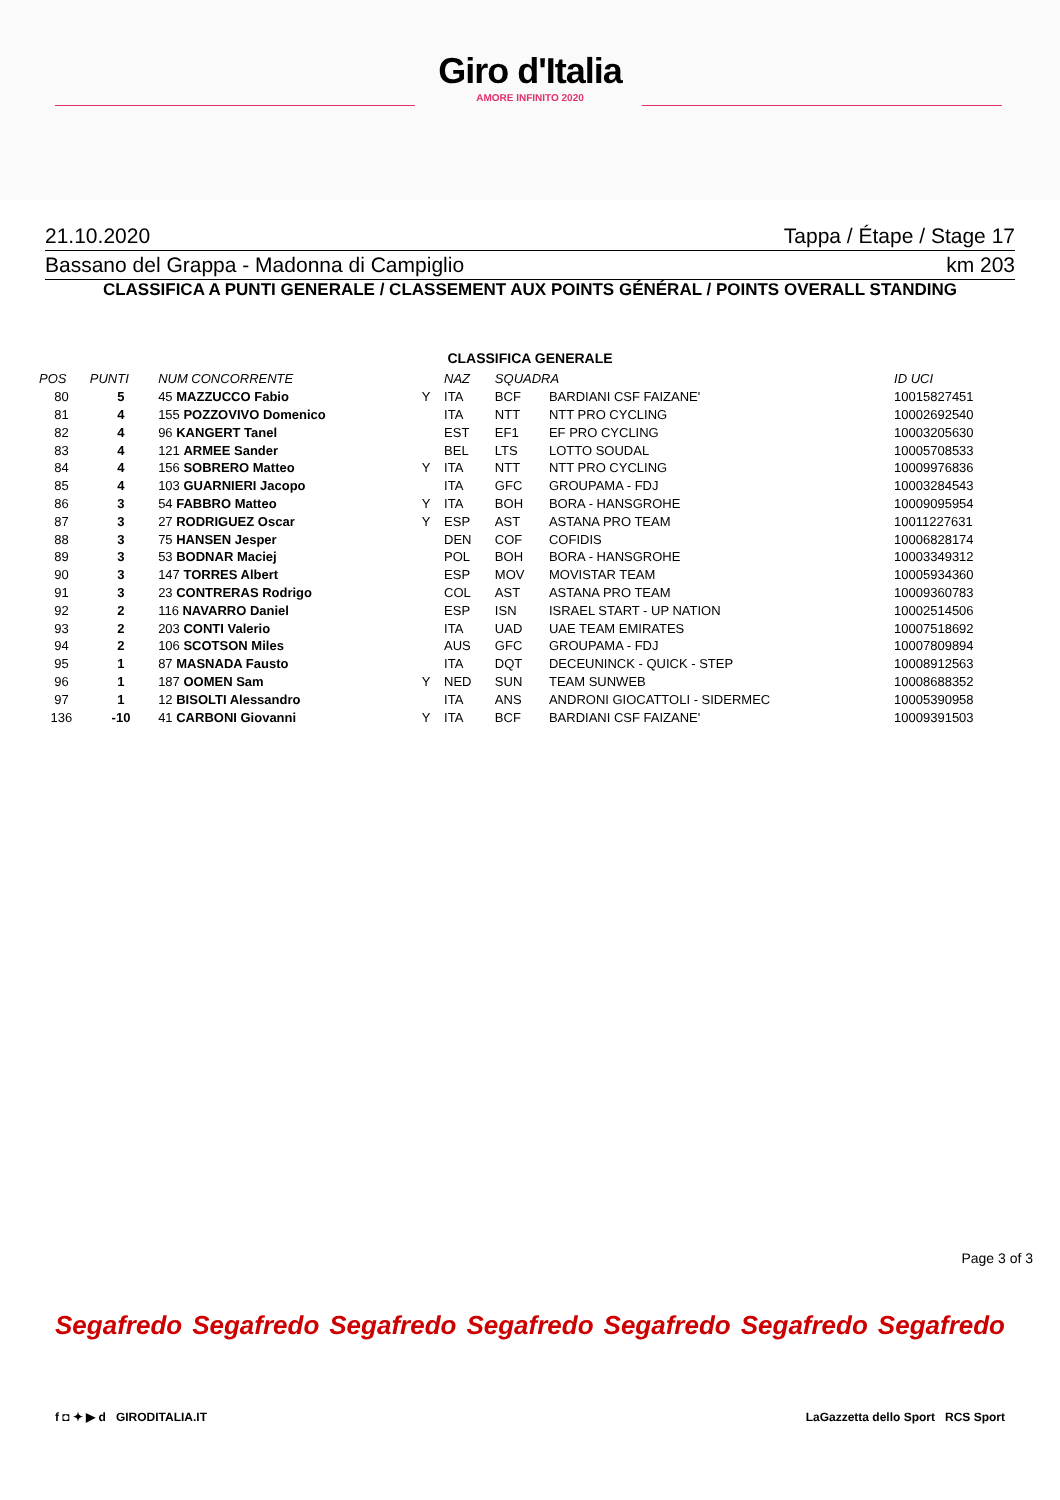Giro d'Italia
AMORE INFINITO 2020
21.10.2020 Tappa / Étape / Stage 17
Bassano del Grappa - Madonna di Campiglio km 203
CLASSIFICA A PUNTI GENERALE / CLASSEMENT AUX POINTS GÉNÉRAL / POINTS OVERALL STANDING
CLASSIFICA GENERALE
| POS | PUNTI | NUM CONCORRENTE | | NAZ | SQUADRA | | ID UCI |
| --- | --- | --- | --- | --- | --- | --- | --- |
| 80 | 5 | 45 MAZZUCCO Fabio | Y | ITA | BCF | BARDIANI CSF FAIZANE' | 10015827451 |
| 81 | 4 | 155 POZZOVIVO Domenico | | ITA | NTT | NTT PRO CYCLING | 10002692540 |
| 82 | 4 | 96 KANGERT Tanel | | EST | EF1 | EF PRO CYCLING | 10003205630 |
| 83 | 4 | 121 ARMEE Sander | | BEL | LTS | LOTTO SOUDAL | 10005708533 |
| 84 | 4 | 156 SOBRERO Matteo | Y | ITA | NTT | NTT PRO CYCLING | 10009976836 |
| 85 | 4 | 103 GUARNIERI Jacopo | | ITA | GFC | GROUPAMA - FDJ | 10003284543 |
| 86 | 3 | 54 FABBRO Matteo | Y | ITA | BOH | BORA - HANSGROHE | 10009095954 |
| 87 | 3 | 27 RODRIGUEZ Oscar | Y | ESP | AST | ASTANA PRO TEAM | 10011227631 |
| 88 | 3 | 75 HANSEN Jesper | | DEN | COF | COFIDIS | 10006828174 |
| 89 | 3 | 53 BODNAR Maciej | | POL | BOH | BORA - HANSGROHE | 10003349312 |
| 90 | 3 | 147 TORRES Albert | | ESP | MOV | MOVISTAR TEAM | 10005934360 |
| 91 | 3 | 23 CONTRERAS Rodrigo | | COL | AST | ASTANA PRO TEAM | 10009360783 |
| 92 | 2 | 116 NAVARRO Daniel | | ESP | ISN | ISRAEL START - UP NATION | 10002514506 |
| 93 | 2 | 203 CONTI Valerio | | ITA | UAD | UAE TEAM EMIRATES | 10007518692 |
| 94 | 2 | 106 SCOTSON Miles | | AUS | GFC | GROUPAMA - FDJ | 10007809894 |
| 95 | 1 | 87 MASNADA Fausto | | ITA | DQT | DECEUNINCK - QUICK - STEP | 10008912563 |
| 96 | 1 | 187 OOMEN Sam | Y | NED | SUN | TEAM SUNWEB | 10008688352 |
| 97 | 1 | 12 BISOLTI Alessandro | | ITA | ANS | ANDRONI GIOCATTOLI - SIDERMEC | 10005390958 |
| 136 | -10 | 41 CARBONI Giovanni | Y | ITA | BCF | BARDIANI CSF FAIZANE' | 10009391503 |
Page 3 of 3
Segafredo Segafredo Segafredo Segafredo Segafredo Segafredo Segafredo
f ◘ ✦ ▶ d GIRODITALIA.IT LaGazzetta dello Sport RCS Sport